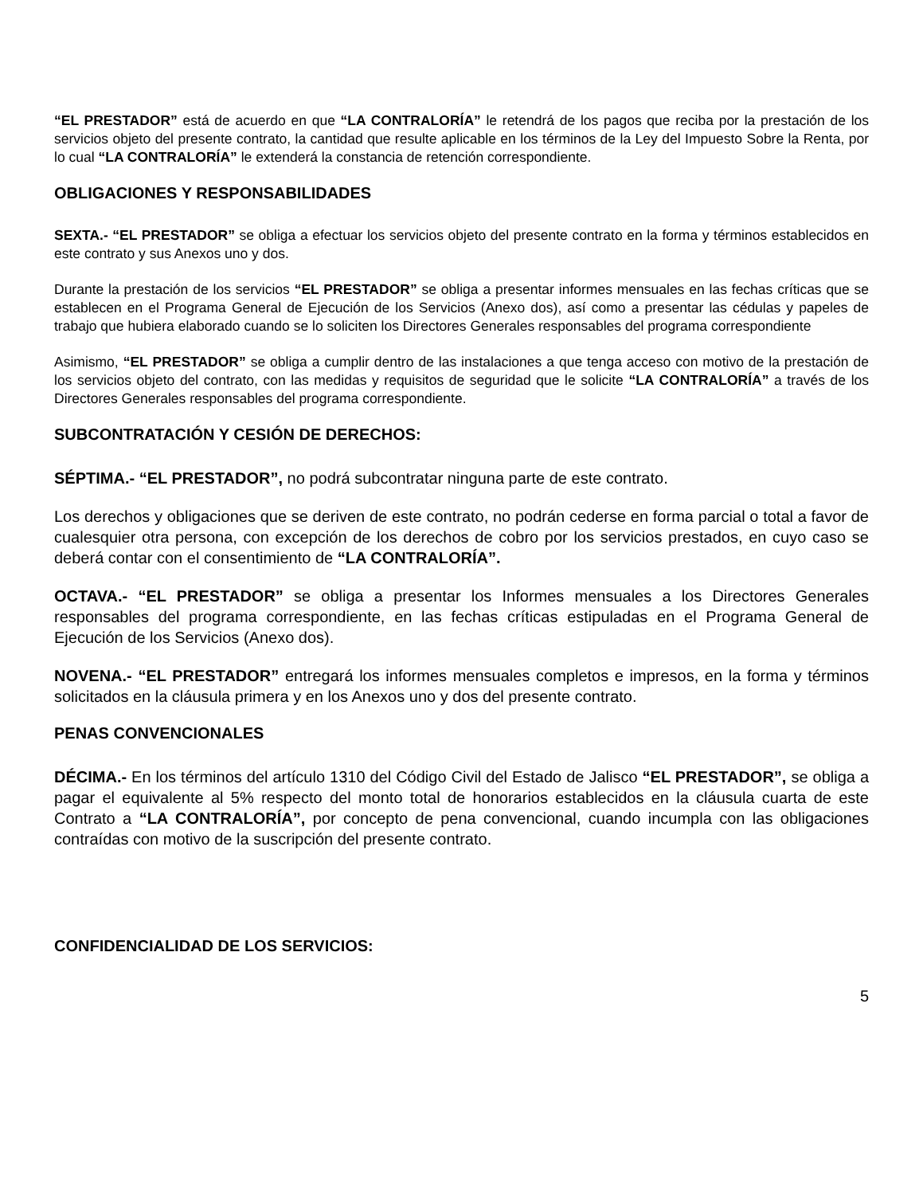“EL PRESTADOR” está de acuerdo en que “LA CONTRALORÍA” le retendrá de los pagos que reciba por la prestación de los servicios objeto del presente contrato, la cantidad que resulte aplicable en los términos de la Ley del Impuesto Sobre la Renta, por lo cual “LA CONTRALORÍA” le extenderá la constancia de retención correspondiente.
OBLIGACIONES Y RESPONSABILIDADES
SEXTA.- “EL PRESTADOR” se obliga a efectuar los servicios objeto del presente contrato en la forma y términos establecidos en este contrato y sus Anexos uno y dos.
Durante la prestación de los servicios “EL PRESTADOR” se obliga a presentar informes mensuales en las fechas críticas que se establecen en el Programa General de Ejecución de los Servicios (Anexo dos), así como a presentar las cédulas y papeles de trabajo que hubiera elaborado cuando se lo soliciten los Directores Generales responsables del programa correspondiente
Asimismo, “EL PRESTADOR” se obliga a cumplir dentro de las instalaciones a que tenga acceso con motivo de la prestación de los servicios objeto del contrato, con las medidas y requisitos de seguridad que le solicite “LA CONTRALORÍA” a través de los Directores Generales responsables del programa correspondiente.
SUBCONTRATACIÓN Y CESIÓN DE DERECHOS:
SÉPTIMA.- “EL PRESTADOR”, no podrá subcontratar ninguna parte de este contrato.
Los derechos y obligaciones que se deriven de este contrato, no podrán cederse en forma parcial o total a favor de cualesquier otra persona, con excepción de los derechos de cobro por los servicios prestados, en cuyo caso se deberá contar con el consentimiento de “LA CONTRALORÍA”.
OCTAVA.- “EL PRESTADOR” se obliga a presentar los Informes mensuales a los Directores Generales responsables del programa correspondiente, en las fechas críticas estipuladas en el Programa General de Ejecución de los Servicios (Anexo dos).
NOVENA.- “EL PRESTADOR” entregará los informes mensuales completos e impresos, en la forma y términos solicitados en la cláusula primera y en los Anexos uno y dos del presente contrato.
PENAS CONVENCIONALES
DÉCIMA.- En los términos del artículo 1310 del Código Civil del Estado de Jalisco “EL PRESTADOR”, se obliga a pagar el equivalente al 5% respecto del monto total de honorarios establecidos en la cláusula cuarta de este Contrato a “LA CONTRALORÍA”, por concepto de pena convencional, cuando incumpla con las obligaciones contraídas con motivo de la suscripción del presente contrato.
CONFIDENCIALIDAD DE LOS SERVICIOS:
5